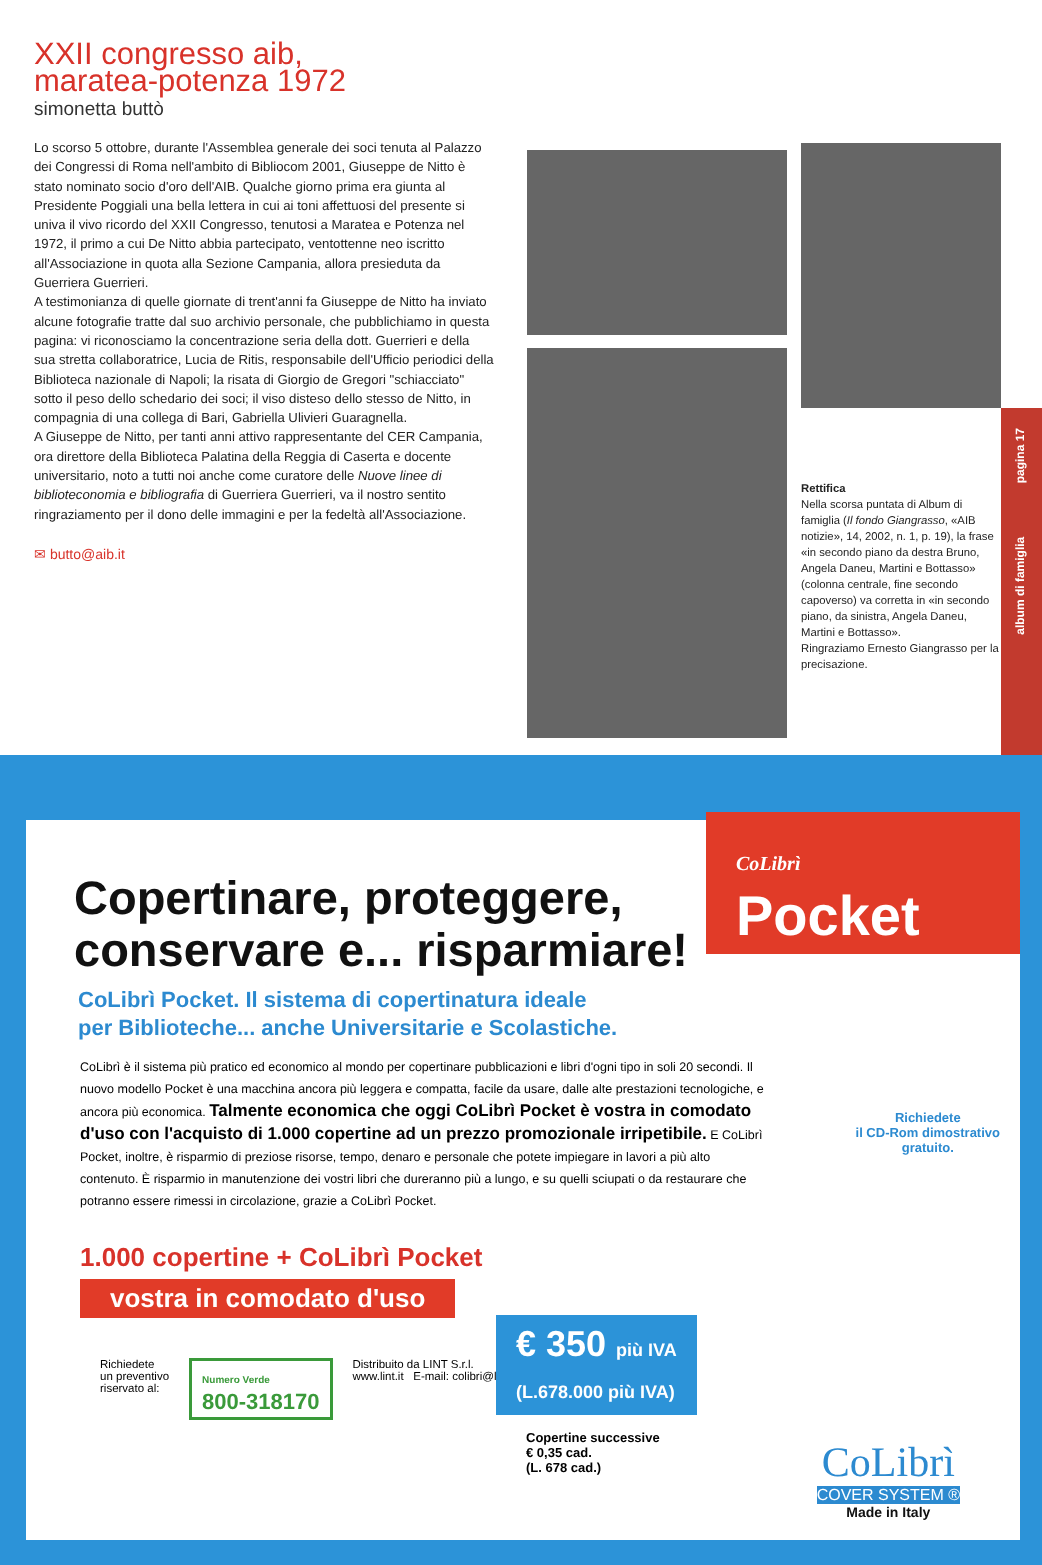XXII congresso aib,
maratea-potenza 1972
simonetta buttò
Lo scorso 5 ottobre, durante l'Assemblea generale dei soci tenuta al Palazzo dei Congressi di Roma nell'ambito di Bibliocom 2001, Giuseppe de Nitto è stato nominato socio d'oro dell'AIB. Qualche giorno prima era giunta al Presidente Poggiali una bella lettera in cui ai toni affettuosi del presente si univa il vivo ricordo del XXII Congresso, tenutosi a Maratea e Potenza nel 1972, il primo a cui De Nitto abbia partecipato, ventottenne neo iscritto all'Associazione in quota alla Sezione Campania, allora presieduta da Guerriera Guerrieri.
A testimonianza di quelle giornate di trent'anni fa Giuseppe de Nitto ha inviato alcune fotografie tratte dal suo archivio personale, che pubblichiamo in questa pagina: vi riconosciamo la concentrazione seria della dott. Guerrieri e della sua stretta collaboratrice, Lucia de Ritis, responsabile dell'Ufficio periodici della Biblioteca nazionale di Napoli; la risata di Giorgio de Gregori "schiacciato" sotto il peso dello schedario dei soci; il viso disteso dello stesso de Nitto, in compagnia di una collega di Bari, Gabriella Ulivieri Guaragnella.
A Giuseppe de Nitto, per tanti anni attivo rappresentante del CER Campania, ora direttore della Biblioteca Palatina della Reggia di Caserta e docente universitario, noto a tutti noi anche come curatore delle Nuove linee di biblioteconomia e bibliografia di Guerriera Guerrieri, va il nostro sentito ringraziamento per il dono delle immagini e per la fedeltà all'Associazione.
✉ butto@aib.it
Rettifica
Nella scorsa puntata di Album di famiglia (Il fondo Giangrasso, «AIB notizie», 14, 2002, n. 1, p. 19), la frase «in secondo piano da destra Bruno, Angela Daneu, Martini e Bottasso» (colonna centrale, fine secondo capoverso) va corretta in «in secondo piano, da sinistra, Angela Daneu, Martini e Bottasso».
Ringraziamo Ernesto Giangrasso per la precisazione.
album di famiglia pagina 17
CoLibrì Pocket
Copertinare, proteggere,
conservare e... risparmiare!
CoLibrì Pocket. Il sistema di copertinatura ideale
per Biblioteche... anche Universitarie e Scolastiche.
CoLibrì è il sistema più pratico ed economico al mondo per copertinare pubblicazioni e libri d'ogni tipo in soli 20 secondi. Il nuovo modello Pocket è una macchina ancora più leggera e compatta, facile da usare, dalle alte prestazioni tecnologiche, e ancora più economica. Talmente economica che oggi CoLibrì Pocket è vostra in comodato d'uso con l'acquisto di 1.000 copertine ad un prezzo promozionale irripetibile. E CoLibrì Pocket, inoltre, è risparmio di preziose risorse, tempo, denaro e personale che potete impiegare in lavori a più alto contenuto. È risparmio in manutenzione dei vostri libri che dureranno più a lungo, e su quelli sciupati o da restaurare che potranno essere rimessi in circolazione, grazie a CoLibrì Pocket.
Richiedete
il CD-Rom dimostrativo
gratuito.
1.000 copertine + CoLibrì Pocket
vostra in comodato d'uso
€ 350 più IVA
(L.678.000 più IVA)
Copertine successive
€ 0,35 cad.
(L. 678 cad.)
Richiedete
un preventivo
riservato al:
Numero Verde
800-318170
Distribuito da LINT S.r.l.
www.lint.it E-mail: colibri@lint.it
CoLibrì
COVER SYSTEM ®
Made in Italy